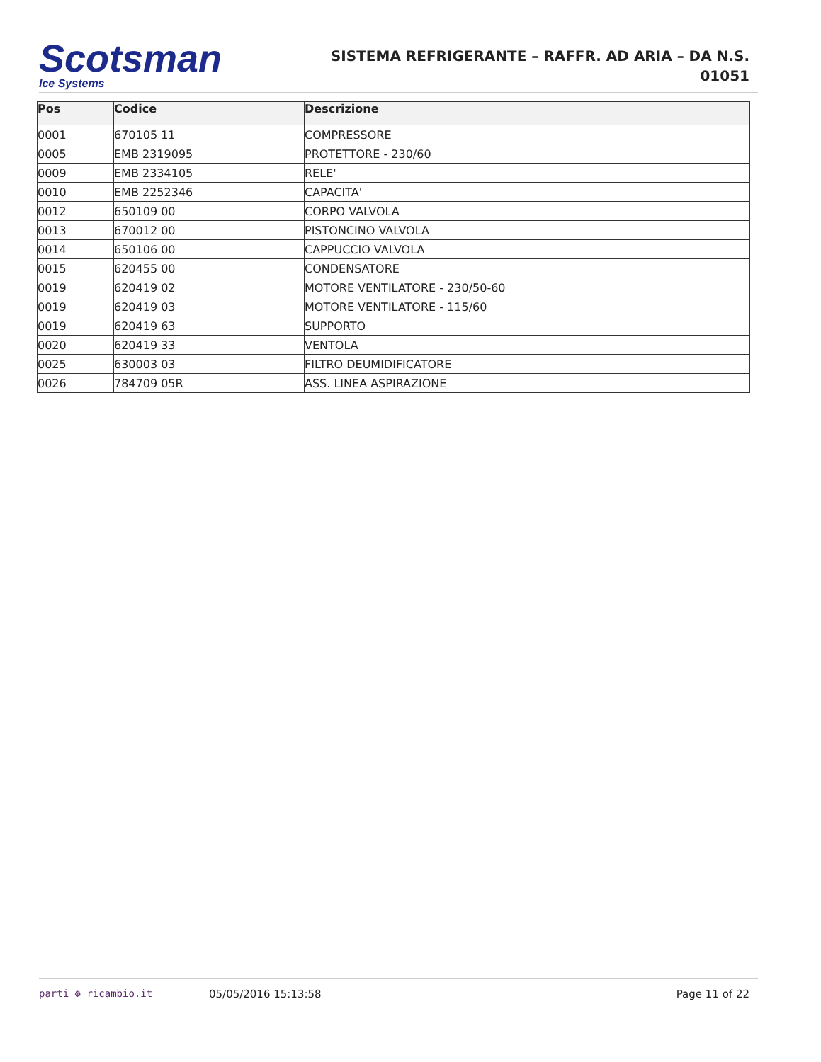Scotsman
Ice Systems
SISTEMA REFRIGERANTE – RAFFR. AD ARIA – DA N.S. 01051
| Pos | Codice | Descrizione |
| --- | --- | --- |
| 0001 | 670105 11 | COMPRESSORE |
| 0005 | EMB 2319095 | PROTETTORE - 230/60 |
| 0009 | EMB 2334105 | RELE' |
| 0010 | EMB 2252346 | CAPACITA' |
| 0012 | 650109 00 | CORPO VALVOLA |
| 0013 | 670012 00 | PISTONCINO VALVOLA |
| 0014 | 650106 00 | CAPPUCCIO VALVOLA |
| 0015 | 620455 00 | CONDENSATORE |
| 0019 | 620419 02 | MOTORE VENTILATORE - 230/50-60 |
| 0019 | 620419 03 | MOTORE VENTILATORE - 115/60 |
| 0019 | 620419 63 | SUPPORTO |
| 0020 | 620419 33 | VENTOLA |
| 0025 | 630003 03 | FILTRO DEUMIDIFICATORE |
| 0026 | 784709 05R | ASS. LINEA ASPIRAZIONE |
parti ⚙ ricambio.it 05/05/2016 15:13:58 Page 11 of 22